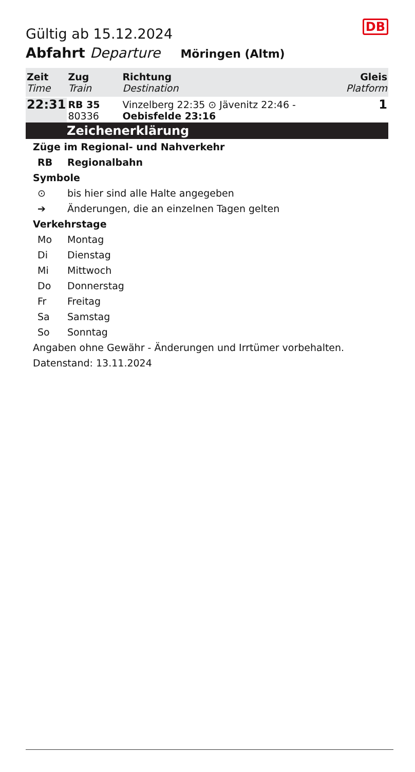DB
Gültig ab 15.12.2024
Abfahrt Departure Möringen (Altm)
| Zeit Time | Zug Train | Richtung Destination | Gleis Platform |
| --- | --- | --- | --- |
| 22:31 | RB 35 80336 | Vinzelberg 22:35 ⊙ Jävenitz 22:46 - Oebisfelde 23:16 | 1 |
Zeichenerklärung
Züge im Regional- und Nahverkehr
RB Regionalbahn
Symbole
⊙ bis hier sind alle Halte angegeben
➔ Änderungen, die an einzelnen Tagen gelten
Verkehrstage
Mo Montag
Di Dienstag
Mi Mittwoch
Do Donnerstag
Fr Freitag
Sa Samstag
So Sonntag
Angaben ohne Gewähr - Änderungen und Irrtümer vorbehalten.
Datenstand: 13.11.2024